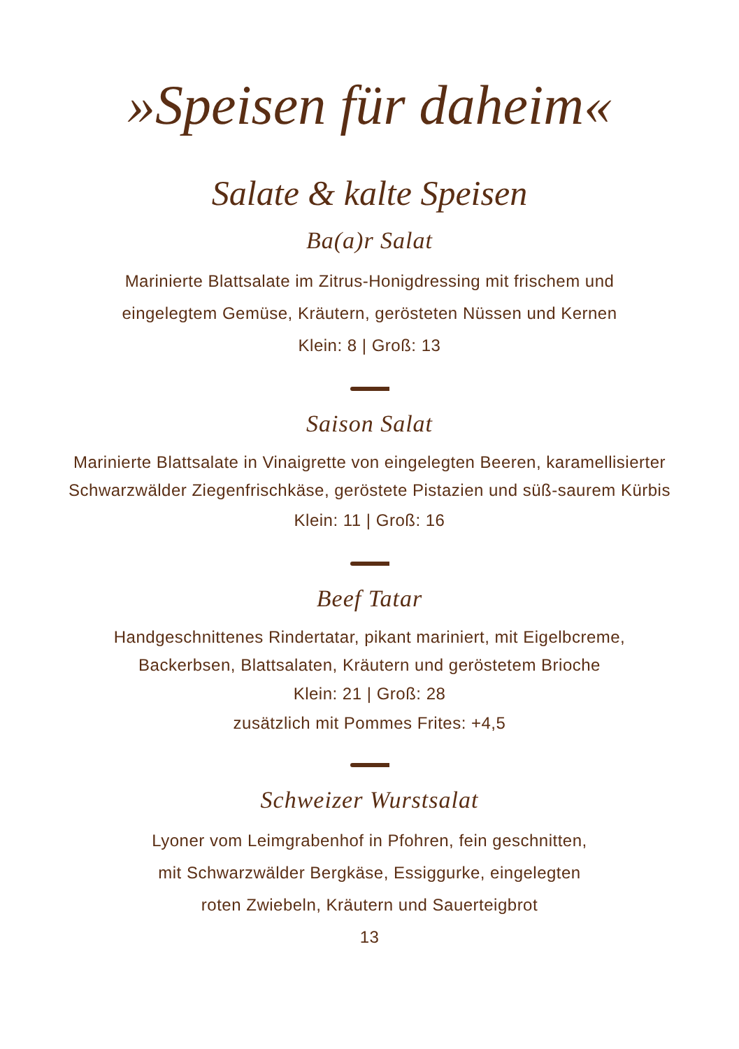»Speisen für daheim«
Salate & kalte Speisen
Ba(a)r Salat
Marinierte Blattsalate im Zitrus-Honigdressing mit frischem und
eingelegtem Gemüse, Kräutern, gerösteten Nüssen und Kernen
Klein: 8 | Groß: 13
Saison Salat
Marinierte Blattsalate in Vinaigrette von eingelegten Beeren, karamellisierter
Schwarzwälder Ziegenfrischkäse, geröstete Pistazien und süß-saurem Kürbis
Klein: 11 | Groß: 16
Beef Tatar
Handgeschnittenes Rindertatar, pikant mariniert, mit Eigelbcreme,
Backerbsen, Blattsalaten, Kräutern und geröstetem Brioche
Klein: 21 | Groß: 28
zusätzlich mit Pommes Frites: +4,5
Schweizer Wurstsalat
Lyoner vom Leimgrabenhof in Pfohren, fein geschnitten,
mit Schwarzwälder Bergkäse, Essiggurke, eingelegten
roten Zwiebeln, Kräutern und Sauerteigbrot
13